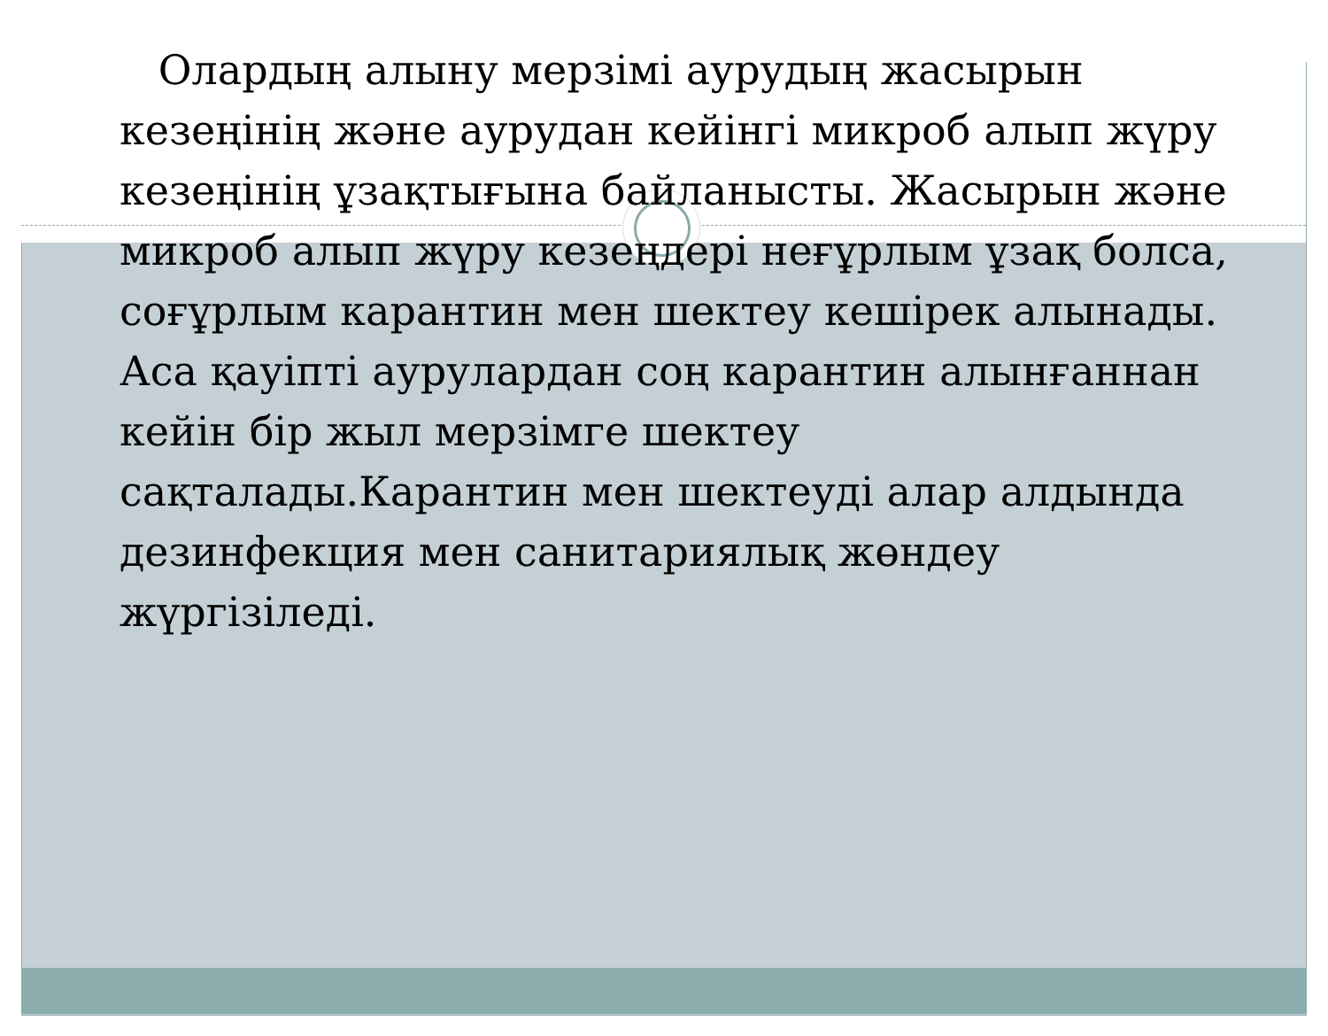Олардың алыну мерзімі аурудың жасырын кезеңінің және аурудан кейінгі микроб алып жүру кезеңінің ұзақтығына байланысты. Жасырын және микроб алып жүру кезеңдері неғұрлым ұзақ болса, соғұрлым карантин мен шектеу кешірек алынады. Аса қауіпті аурулардан соң карантин алынғаннан кейін бір жыл мерзімге шектеу сақталады.Карантин мен шектеуді алар алдында дезинфекция мен санитариялық жөндеу жүргізіледі.